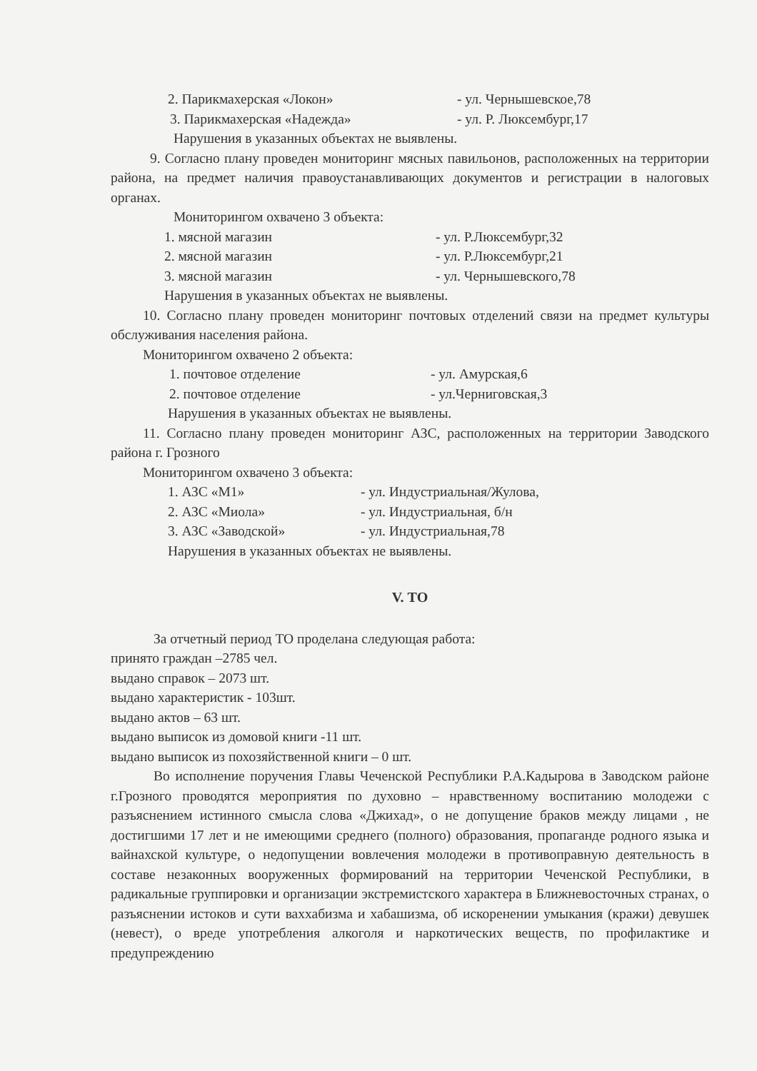2. Парикмахерская «Локон» - ул. Чернышевское,78
3. Парикмахерская «Надежда» - ул. Р. Люксембург,17
Нарушения в указанных объектах не выявлены.
9. Согласно плану проведен мониторинг мясных павильонов, расположенных на территории района, на предмет наличия правоустанавливающих документов и регистрации в налоговых органах.
Мониторингом охвачено 3 объекта:
1. мясной магазин - ул. Р.Люксембург,32
2. мясной магазин - ул. Р.Люксембург,21
3. мясной магазин - ул. Чернышевского,78
Нарушения в указанных объектах не выявлены.
10. Согласно плану проведен мониторинг почтовых отделений связи на предмет культуры обслуживания населения района.
Мониторингом охвачено 2 объекта:
1. почтовое отделение - ул. Амурская,6
2. почтовое отделение - ул.Черниговская,3
Нарушения в указанных объектах не выявлены.
11. Согласно плану проведен мониторинг АЗС, расположенных на территории Заводского района г. Грозного
Мониторингом охвачено 3 объекта:
1. АЗС «М1» - ул. Индустриальная/Жулова,
2. АЗС «Миола» - ул. Индустриальная, б/н
3. АЗС «Заводской» - ул. Индустриальная,78
Нарушения в указанных объектах не выявлены.
V. ТО
За отчетный период ТО проделана следующая работа:
принято граждан –2785 чел.
выдано справок – 2073 шт.
выдано характеристик - 103шт.
выдано актов – 63 шт.
выдано выписок из домовой книги -11 шт.
выдано выписок из похозяйственной книги – 0 шт.
Во исполнение поручения Главы Чеченской Республики Р.А.Кадырова в Заводском районе г.Грозного проводятся мероприятия по духовно – нравственному воспитанию молодежи с разъяснением истинного смысла слова «Джихад», о не допущение браков между лицами , не достигшими 17 лет и не имеющими среднего (полного) образования, пропаганде родного языка и вайнахской культуре, о недопущении вовлечения молодежи в противоправную деятельность в составе незаконных вооруженных формирований на территории Чеченской Республики, в радикальные группировки и организации экстремистского характера в Ближневосточных странах, о разъяснении истоков и сути ваххабизма и хабашизма, об искоренении умыкания (кражи) девушек (невест), о вреде употребления алкоголя и наркотических веществ, по профилактике и предупреждению